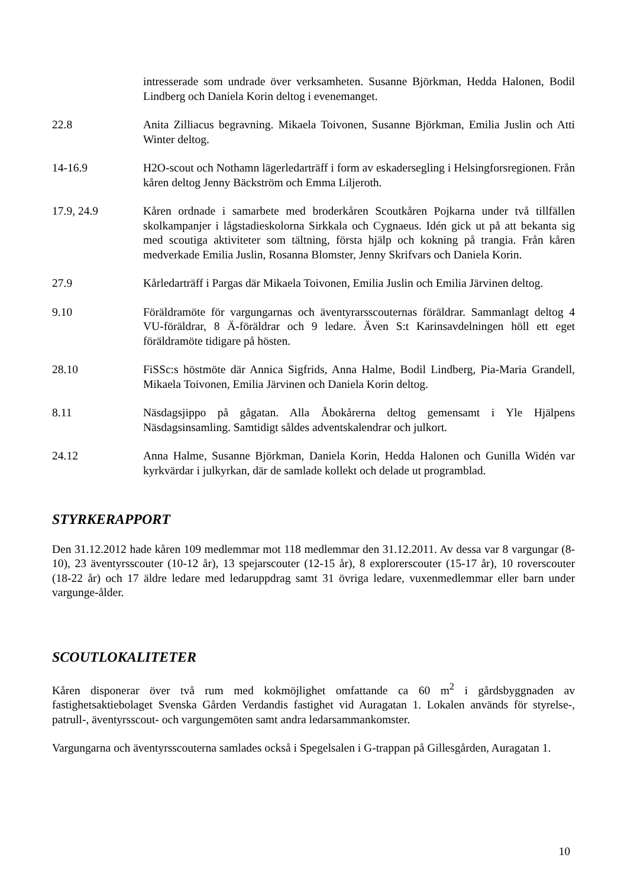intresserade som undrade över verksamheten. Susanne Björkman, Hedda Halonen, Bodil Lindberg och Daniela Korin deltog i evenemanget.
22.8 Anita Zilliacus begravning. Mikaela Toivonen, Susanne Björkman, Emilia Juslin och Atti Winter deltog.
14-16.9 H2O-scout och Nothamn lägerledarträff i form av eskadersegling i Helsingforsregionen. Från kåren deltog Jenny Bäckström och Emma Liljeroth.
17.9, 24.9 Kåren ordnade i samarbete med broderkåren Scoutkåren Pojkarna under två tillfällen skolkampanjer i lågstadieskolorna Sirkkala och Cygnaeus. Idén gick ut på att bekanta sig med scoutiga aktiviteter som tältning, första hjälp och kokning på trangia. Från kåren medverkade Emilia Juslin, Rosanna Blomster, Jenny Skrifvars och Daniela Korin.
27.9 Kårledarträff i Pargas där Mikaela Toivonen, Emilia Juslin och Emilia Järvinen deltog.
9.10 Föräldramöte för vargungarnas och äventyrarsscouternas föräldrar. Sammanlagt deltog 4 VU-föräldrar, 8 Ä-föräldrar och 9 ledare. Även S:t Karinsavdelningen höll ett eget föräldramöte tidigare på hösten.
28.10 FiSSc:s höstmöte där Annica Sigfrids, Anna Halme, Bodil Lindberg, Pia-Maria Grandell, Mikaela Toivonen, Emilia Järvinen och Daniela Korin deltog.
8.11 Näsdagsjippo på gågatan. Alla Åbokårerna deltog gemensamt i Yle Hjälpens Näsdagsinsamling. Samtidigt såldes adventskalendrar och julkort.
24.12 Anna Halme, Susanne Björkman, Daniela Korin, Hedda Halonen och Gunilla Widén var kyrkvärdar i julkyrkan, där de samlade kollekt och delade ut programblad.
STYRKERAPPORT
Den 31.12.2012 hade kåren 109 medlemmar mot 118 medlemmar den 31.12.2011. Av dessa var 8 vargungar (8-10), 23 äventyrsscouter (10-12 år), 13 spejarscouter (12-15 år), 8 explorerscouter (15-17 år), 10 roverscouter (18-22 år) och 17 äldre ledare med ledaruppdrag samt 31 övriga ledare, vuxenmedlemmar eller barn under vargunge-ålder.
SCOUTLOKALITETER
Kåren disponerar över två rum med kokmöjlighet omfattande ca 60 m<sup>2</sup> i gårdsbyggnaden av fastighetsaktiebolaget Svenska Gården Verdandis fastighet vid Auragatan 1. Lokalen används för styrelse-, patrull-, äventyrsscout- och vargungemöten samt andra ledarsammankomster.
Vargungarna och äventyrsscouterna samlades också i Spegelsalen i G-trappan på Gillesgården, Auragatan 1.
10